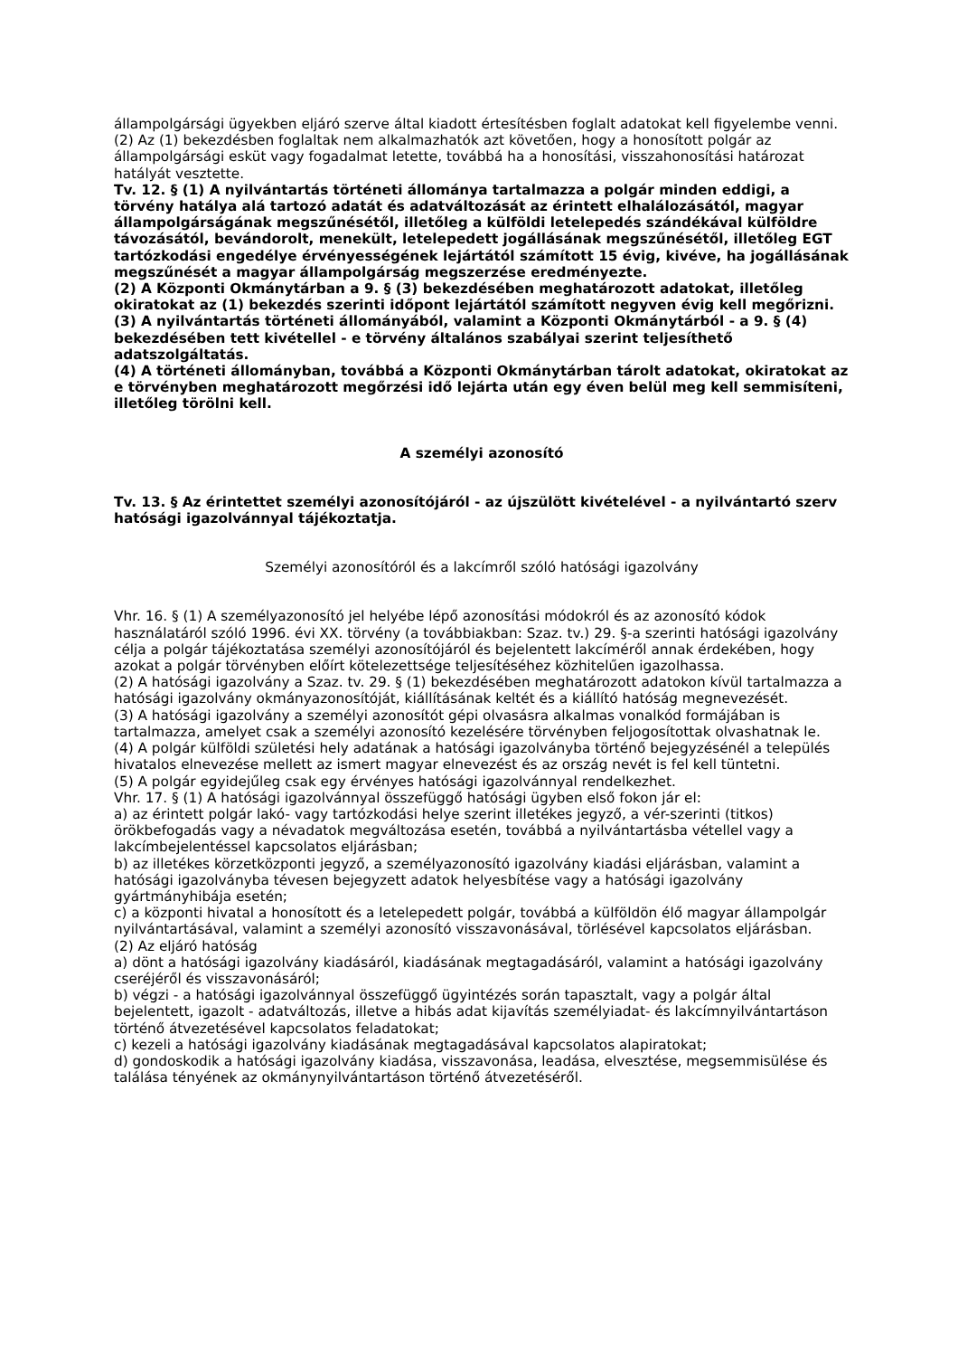állampolgársági ügyekben eljáró szerve által kiadott értesítésben foglalt adatokat kell figyelembe venni.
(2) Az (1) bekezdésben foglaltak nem alkalmazhatók azt követően, hogy a honosított polgár az állampolgársági esküt vagy fogadalmat letette, továbbá ha a honosítási, visszahonosítási határozat hatályát vesztette.
Tv. 12. § (1) A nyilvántartás történeti állománya tartalmazza a polgár minden eddigi, a törvény hatálya alá tartozó adatát és adatváltozását az érintett elhalálozásától, magyar állampolgárságának megszűnésétől, illetőleg a külföldi letelepedés szándékával külföldre távozásától, bevándorolt, menekült, letelepedett jogállásának megszűnésétől, illetőleg EGT tartózkodási engedélye érvényességének lejártától számított 15 évig, kivéve, ha jogállásának megszűnését a magyar állampolgárság megszerzése eredményezte.
(2) A Központi Okmánytárban a 9. § (3) bekezdésében meghatározott adatokat, illetőleg okiratokat az (1) bekezdés szerinti időpont lejártától számított negyven évig kell megőrizni.
(3) A nyilvántartás történeti állományából, valamint a Központi Okmánytárból - a 9. § (4) bekezdésében tett kivétellel - e törvény általános szabályai szerint teljesíthető adatszolgáltatás.
(4) A történeti állományban, továbbá a Központi Okmánytárban tárolt adatokat, okiratokat az e törvényben meghatározott megőrzési idő lejárta után egy éven belül meg kell semmisíteni, illetőleg törölni kell.
A személyi azonosító
Tv. 13. § Az érintettet személyi azonosítójáról - az újszülött kivételével - a nyilvántartó szerv hatósági igazolvánnyal tájékoztatja.
Személyi azonosítóról és a lakcímről szóló hatósági igazolvány
Vhr. 16. § (1) A személyazonosító jel helyébe lépő azonosítási módokról és az azonosító kódok használatáról szóló 1996. évi XX. törvény (a továbbiakban: Szaz. tv.) 29. §-a szerinti hatósági igazolvány célja a polgár tájékoztatása személyi azonosítójáról és bejelentett lakcíméről annak érdekében, hogy azokat a polgár törvényben előírt kötelezettsége teljesítéséhez közhitelűen igazolhassa.
(2) A hatósági igazolvány a Szaz. tv. 29. § (1) bekezdésében meghatározott adatokon kívül tartalmazza a hatósági igazolvány okmányazonosítóját, kiállításának keltét és a kiállító hatóság megnevezését.
(3) A hatósági igazolvány a személyi azonosítót gépi olvasásra alkalmas vonalkód formájában is tartalmazza, amelyet csak a személyi azonosító kezelésére törvényben feljogosítottak olvashatnak le.
(4) A polgár külföldi születési hely adatának a hatósági igazolványba történő bejegyzésénél a település hivatalos elnevezése mellett az ismert magyar elnevezést és az ország nevét is fel kell tüntetni.
(5) A polgár egyidejűleg csak egy érvényes hatósági igazolvánnyal rendelkezhet.
Vhr. 17. § (1) A hatósági igazolvánnyal összefüggő hatósági ügyben első fokon jár el:
a) az érintett polgár lakó- vagy tartózkodási helye szerint illetékes jegyző, a vér-szerinti (titkos) örökbefogadás vagy a névadatok megváltozása esetén, továbbá a nyilvántartásba vétellel vagy a lakcímbejelentéssel kapcsolatos eljárásban;
b) az illetékes körzetközponti jegyző, a személyazonosító igazolvány kiadási eljárásban, valamint a hatósági igazolványba tévesen bejegyzett adatok helyesbítése vagy a hatósági igazolvány gyártmányhibája esetén;
c) a központi hivatal a honosított és a letelepedett polgár, továbbá a külföldön élő magyar állampolgár nyilvántartásával, valamint a személyi azonosító visszavonásával, törlésével kapcsolatos eljárásban.
(2) Az eljáró hatóság
a) dönt a hatósági igazolvány kiadásáról, kiadásának megtagadásáról, valamint a hatósági igazolvány cseréjéről és visszavonásáról;
b) végzi - a hatósági igazolvánnyal összefüggő ügyintézés során tapasztalt, vagy a polgár által bejelentett, igazolt - adatváltozás, illetve a hibás adat kijavítás személyiadat- és lakcímnyilvántartáson történő átvezetésével kapcsolatos feladatokat;
c) kezeli a hatósági igazolvány kiadásának megtagadásával kapcsolatos alapiratokat;
d) gondoskodik a hatósági igazolvány kiadása, visszavonása, leadása, elvesztése, megsemmisülése és találása tényének az okmánynyilvántartáson történő átvezetéséről.